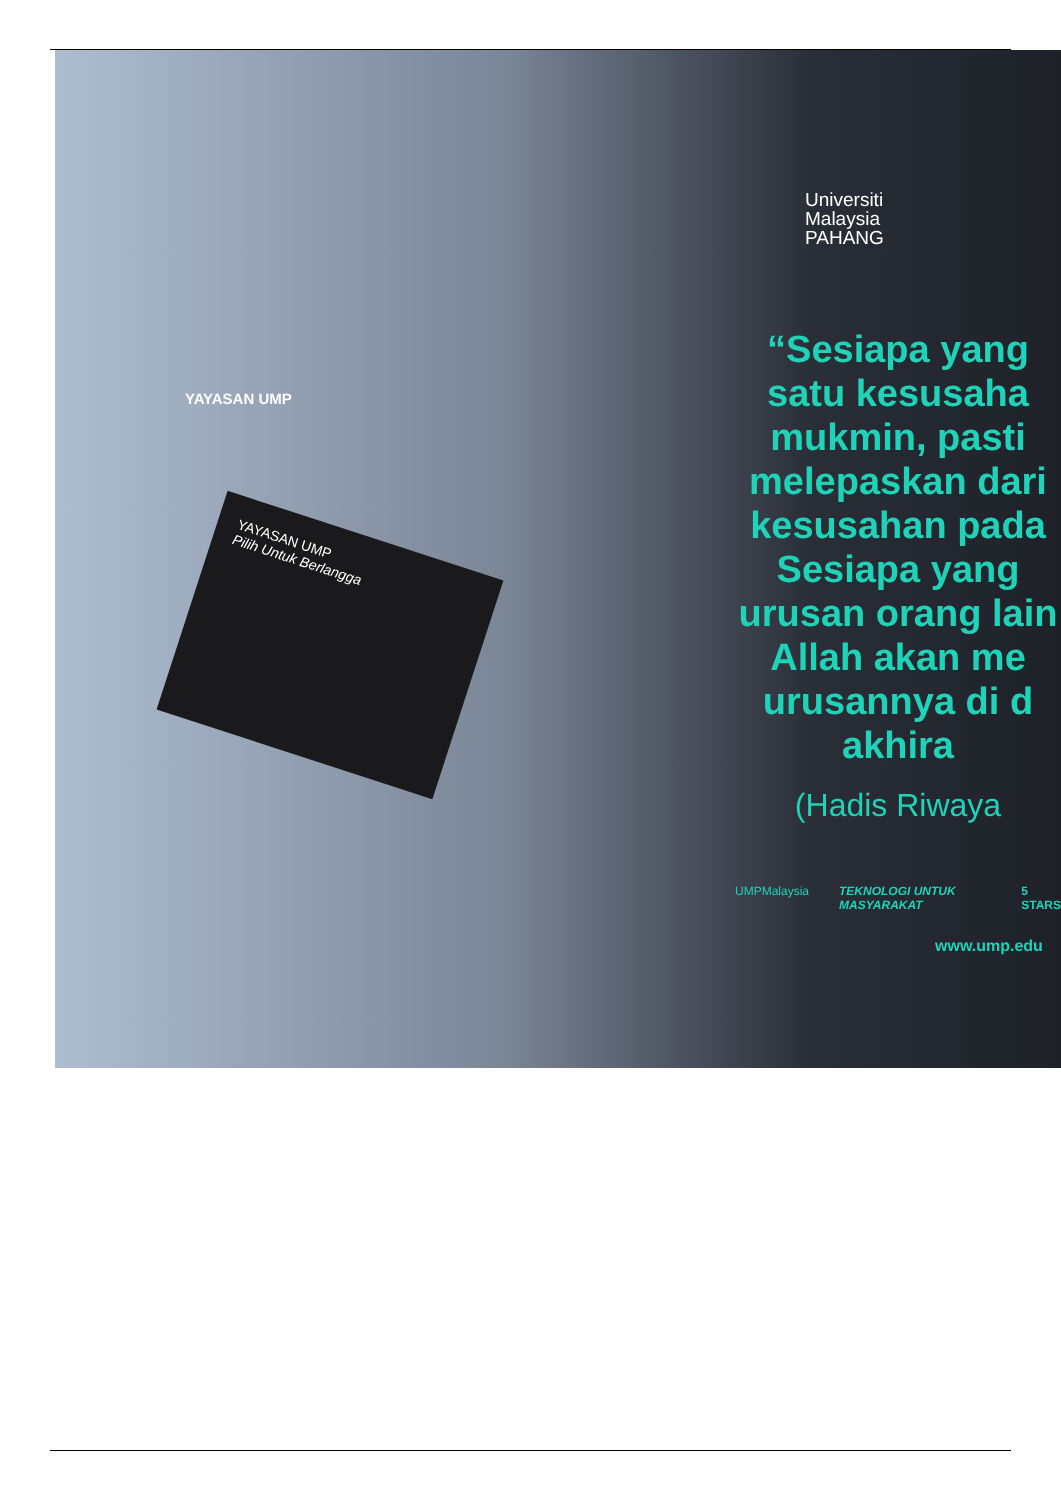YAYASAN UMP
Pilih Untuk Berlangga
YAYASAN UMP
Universiti
Malaysia
PAHANG
“Sesiapa yang
satu kesusaha
mukmin, pasti
melepaskan dari
kesusahan pada
Sesiapa yang
urusan orang lain
Allah akan me
urusannya di d
akhira
(Hadis Riwaya
UMPMalaysia TEKNOLOGI UNTUK MASYARAKAT 5 STARS
www.ump.edu